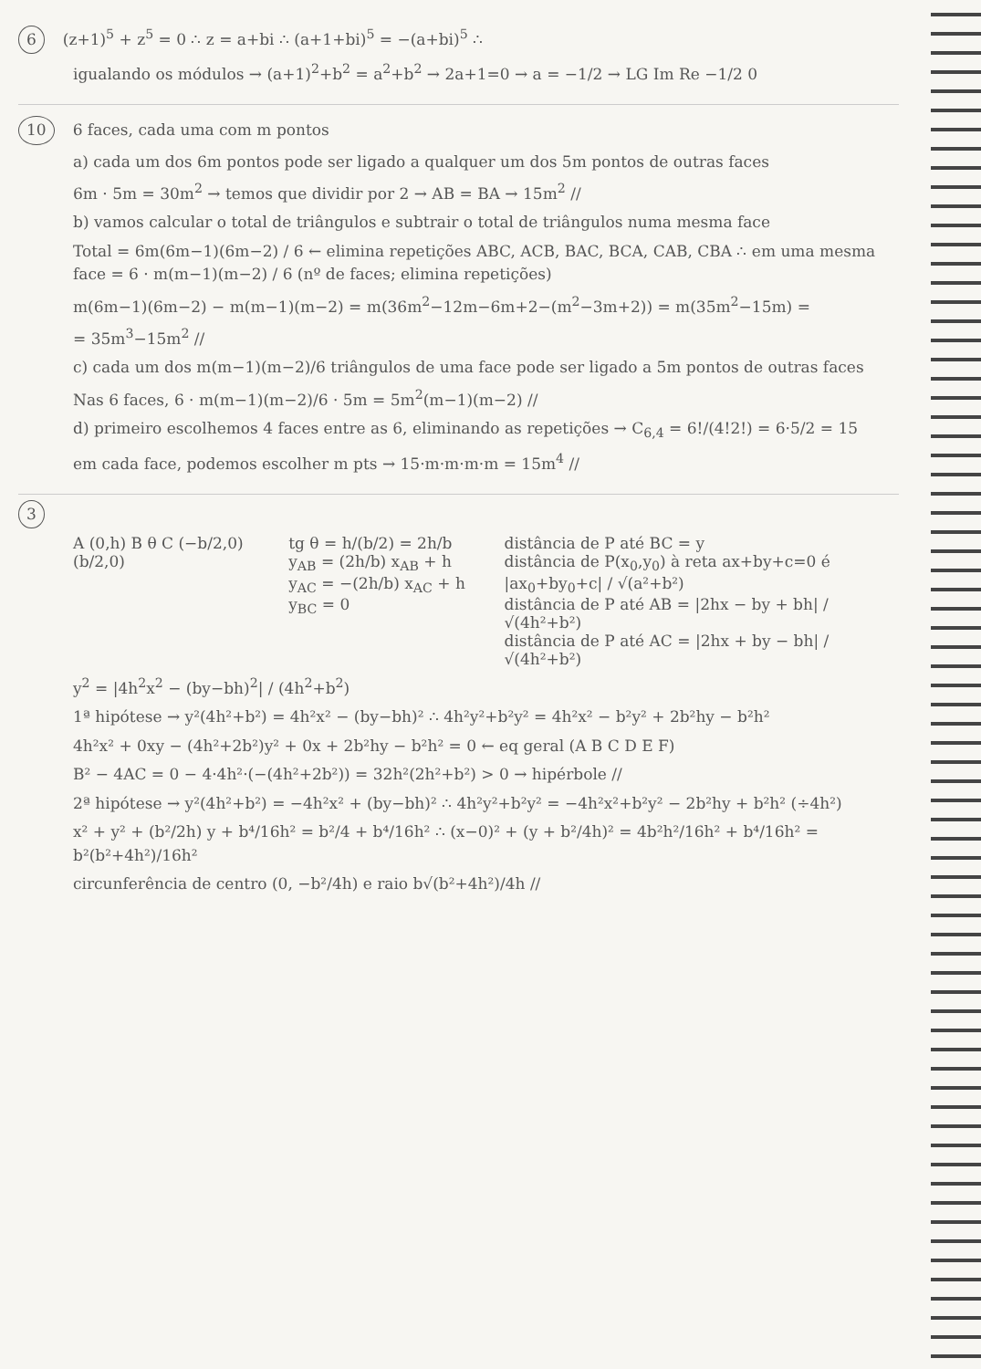6 (z+1)<sup>5</sup> + z<sup>5</sup> = 0 ∴ z = a+bi ∴ (a+1+bi)<sup>5</sup> = −(a+bi)<sup>5</sup> ∴
igualando os módulos → (a+1)<sup>2</sup>+b<sup>2</sup> = a<sup>2</sup>+b<sup>2</sup> → 2a+1=0 → a = −1/2 → LG Im Re −1/2 0
10 6 faces, cada uma com m pontos
a) cada um dos 6m pontos pode ser ligado a qualquer um dos 5m pontos de outras faces
6m · 5m = 30m<sup>2</sup> → temos que dividir por 2 → AB = BA → 15m<sup>2</sup> //
b) vamos calcular o total de triângulos e subtrair o total de triângulos numa mesma face
Total = 6m(6m−1)(6m−2) / 6 ← elimina repetições ABC, ACB, BAC, BCA, CAB, CBA ∴ em uma mesma face = 6 · m(m−1)(m−2) / 6 (nº de faces; elimina repetições)
m(6m−1)(6m−2) − m(m−1)(m−2) = m(36m<sup>2</sup>−12m−6m+2−(m<sup>2</sup>−3m+2)) = m(35m<sup>2</sup>−15m) =
= 35m<sup>3</sup>−15m<sup>2</sup> //
c) cada um dos m(m−1)(m−2)/6 triângulos de uma face pode ser ligado a 5m pontos de outras faces
Nas 6 faces, 6 · m(m−1)(m−2)/6 · 5m = 5m<sup>2</sup>(m−1)(m−2) //
d) primeiro escolhemos 4 faces entre as 6, eliminando as repetições → C<sub>6,4</sub> = 6!/(4!2!) = 6·5/2 = 15
em cada face, podemos escolher m pts → 15·m·m·m·m = 15m<sup>4</sup> //
3
A (0,h) B θ C (−b/2,0) (b/2,0) tg θ = h/(b/2) = 2h/b
y<sub>AB</sub> = (2h/b) x<sub>AB</sub> + h
y<sub>AC</sub> = −(2h/b) x<sub>AC</sub> + h
y<sub>BC</sub> = 0
distância de P até BC = y
distância de P(x<sub>0</sub>,y<sub>0</sub>) à reta ax+by+c=0 é |ax<sub>0</sub>+by<sub>0</sub>+c| / √(a²+b²)
distância de P até AB = |2hx − by + bh| / √(4h²+b²)
distância de P até AC = |2hx + by − bh| / √(4h²+b²)
y<sup>2</sup> = |4h<sup>2</sup>x<sup>2</sup> − (by−bh)<sup>2</sup>| / (4h<sup>2</sup>+b<sup>2</sup>)
1ª hipótese → y²(4h²+b²) = 4h²x² − (by−bh)² ∴ 4h²y²+b²y² = 4h²x² − b²y² + 2b²hy − b²h²
4h²x² + 0xy − (4h²+2b²)y² + 0x + 2b²hy − b²h² = 0 ← eq geral (A B C D E F)
B² − 4AC = 0 − 4·4h²·(−(4h²+2b²)) = 32h²(2h²+b²) > 0 → hipérbole //
2ª hipótese → y²(4h²+b²) = −4h²x² + (by−bh)² ∴ 4h²y²+b²y² = −4h²x²+b²y² − 2b²hy + b²h² (÷4h²)
x² + y² + (b²/2h) y + b⁴/16h² = b²/4 + b⁴/16h² ∴ (x−0)² + (y + b²/4h)² = 4b²h²/16h² + b⁴/16h² = b²(b²+4h²)/16h²
circunferência de centro (0, −b²/4h) e raio b√(b²+4h²)/4h //